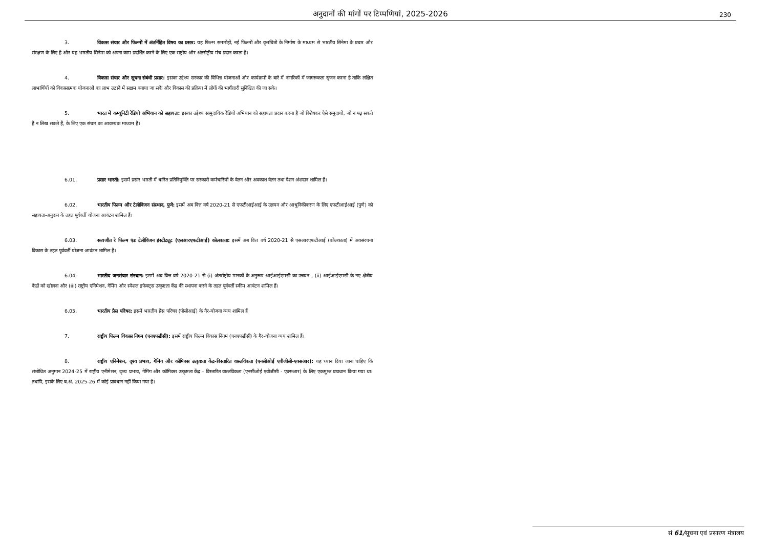अनुदानों की मांगों पर टिप्पणियां, 2025-2026
230
3. विकास संचार और फिल्मों में अंतर्निहित विषय का प्रसार: यह फिल्म समारोहों, नई फिल्मों और वृत्तचित्रों के निर्माण के माध्यम से भारतीय सिनेमा के प्रचार और संरक्षण के लिए है और यह भारतीय सिनेमा को अपना काम प्रदर्शित करने के लिए एक राष्ट्रीय और अंतर्राष्ट्रीय मंच प्रदान करता है।
4. विकास संचार और सूचना संबंधी प्रसार: इसका उद्देश्य सरकार की विभिन्न योजनाओं और कार्यक्रमों के बारे में नागरिकों में जागरूकता सृजन करना है ताकि लक्षित लाभार्थियों को विकासात्मक योजनाओं का लाभ उठाने में सक्षम बनाया जा सके और विकास की प्रक्रिया में लोगों की भागीदारी सुनिश्चित की जा सके।
5. भारत में कम्यूनिटी रेडियो अभियान को सहायता: इसका उद्देश्य सामुदायिक रेडियो अभियान को सहायता प्रदान करना है जो विशेषकर ऐसे समुदायों, जो न पढ़ सकते हैं न लिख सकते हैं, के लिए एक संचार का आवश्यक माध्यम है।
6.01. प्रसार भारती: इसमें प्रसार भारती में धारित प्रतिनियुक्ति पर सरकारी कर्मचारियों के वेतन और अवकाश वेतन तथा पेंशन अंशदान शामिल हैं।
6.02. भारतीय फिल्म और टेलीविजन संस्थान, पुणे: इसमें अब वित्त वर्ष 2020-21 से एफटीआईआई के उन्नयन और आधुनिकीकरण के लिए एफटीआईआई (पुणे) को सहायता-अनुदान के तहत पूर्ववर्ती योजना आवंटन शामिल हैं।
6.03. सत्यजीत रे फिल्म एंड टेलीविजन इंस्टीट्यूट (एसआरएफटीआई) कोलकाता: इसमें अब वित्त वर्ष 2020-21 से एसआरएफटीआई (कोलकाता) में अवसंरचना विकास के तहत पूर्ववर्ती योजना आवंटन शामिल है।
6.04. भारतीय जनसंचार संस्थान: इसमें अब वित्त वर्ष 2020-21 से (i) अंतर्राष्ट्रीय मानकों के अनुरूप आईआईएमसी का उन्नयन , (ii) आईआईएमसी के नए क्षेत्रीय केंद्रों को खोलना और (iii) राष्ट्रीय एनिमेशन, गेमिंग और स्पेशल इफेक्ट्स उत्कृष्टता केंद्र की स्थापना करने के तहत पूर्ववर्ती स्कीम आवंटन शामिल हैं।
6.05. भारतीय प्रैस परिषद: इसमें भारतीय प्रेस परिषद (पीसीआई) के गैर-योजना व्यय शामिल हैं
7. राष्ट्रीय फिल्म विकास निगम (एनएफडीसी): इसमें राष्ट्रीय फिल्म विकास निगम (एनएफडीसी) के गैर-योजना व्यय शामिल हैं।
8. राष्ट्रीय एनिमेशन, दृश्य प्रभाव, गेमिंग और कॉमिक्स उत्कृष्टता केंद्र-विस्तारित वास्तविकता (एनसीओई एवीजीसी-एक्सआर): यह ध्यान दिया जाना चाहिए कि संशोधित अनुमान 2024-25 में राष्ट्रीय एनीमेशन, दृश्य प्रभाव, गेमिंग और कॉमिक्स उत्कृष्टता केंद्र - विस्तारित वास्तविकता (एनसीओई एवीजीसी - एक्सआर) के लिए एकमुश्त प्रावधान किया गया था। तथापि, इसके लिए ब.अ. 2025-26 में कोई प्रावधान नहीं किया गया है।
सं 61/सूचना एवं प्रसारण मंत्रालय